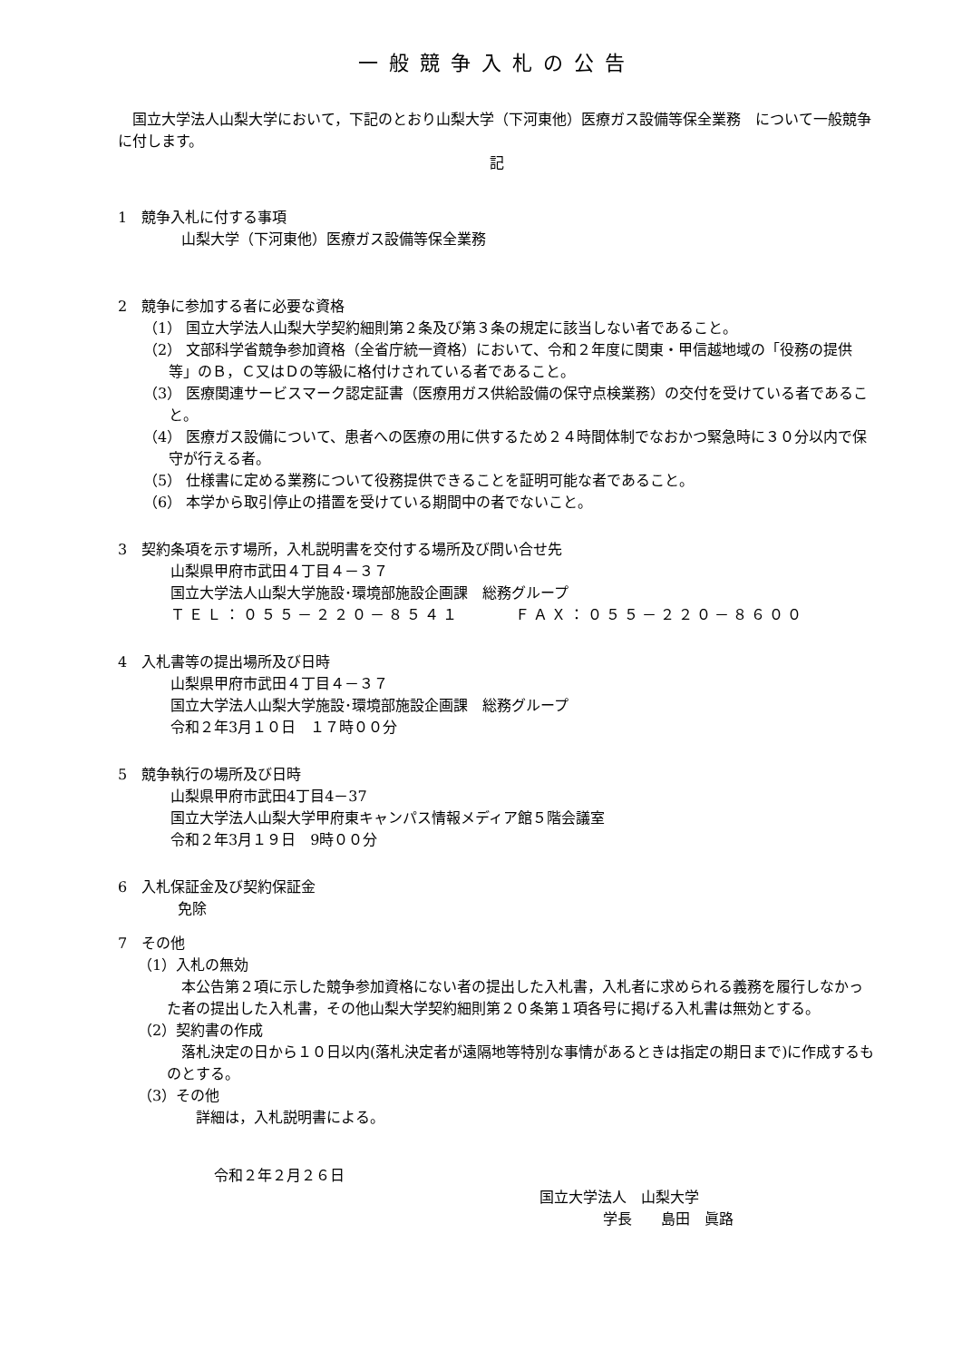一般競争入札の公告
国立大学法人山梨大学において，下記のとおり山梨大学（下河東他）医療ガス設備等保全業務　について一般競争に付します。
記
1　競争入札に付する事項
山梨大学（下河東他）医療ガス設備等保全業務
2　競争に参加する者に必要な資格
（1） 国立大学法人山梨大学契約細則第２条及び第３条の規定に該当しない者であること。
（2） 文部科学省競争参加資格（全省庁統一資格）において、令和２年度に関東・甲信越地域の「役務の提供等」のＢ，Ｃ又はＤの等級に格付けされている者であること。
（3） 医療関連サービスマーク認定証書（医療用ガス供給設備の保守点検業務）の交付を受けている者であること。
（4） 医療ガス設備について、患者への医療の用に供するため２４時間体制でなおかつ緊急時に３０分以内で保守が行える者。
（5） 仕様書に定める業務について役務提供できることを証明可能な者であること。
（6） 本学から取引停止の措置を受けている期間中の者でないこと。
3　契約条項を示す場所，入札説明書を交付する場所及び問い合せ先
山梨県甲府市武田４丁目４－３７
国立大学法人山梨大学施設･環境部施設企画課　総務グループ
ＴＥＬ：０５５－２２０－８５４１　　　ＦＡＸ：０５５－２２０－８６００
4　入札書等の提出場所及び日時
山梨県甲府市武田４丁目４－３７
国立大学法人山梨大学施設･環境部施設企画課　総務グループ
令和２年3月１０日　１７時００分
5　競争執行の場所及び日時
山梨県甲府市武田4丁目4－37
国立大学法人山梨大学甲府東キャンパス情報メディア館５階会議室
令和２年3月１９日　9時００分
6　入札保証金及び契約保証金
免除
7　その他
（1）入札の無効
本公告第２項に示した競争参加資格にない者の提出した入札書，入札者に求められる義務を履行しなかった者の提出した入札書，その他山梨大学契約細則第２０条第１項各号に掲げる入札書は無効とする。
（2）契約書の作成
落札決定の日から１０日以内(落札決定者が遠隔地等特別な事情があるときは指定の期日まで)に作成するものとする。
（3）その他
詳細は，入札説明書による。
令和２年２月２６日
国立大学法人　山梨大学
学長　　島田　眞路